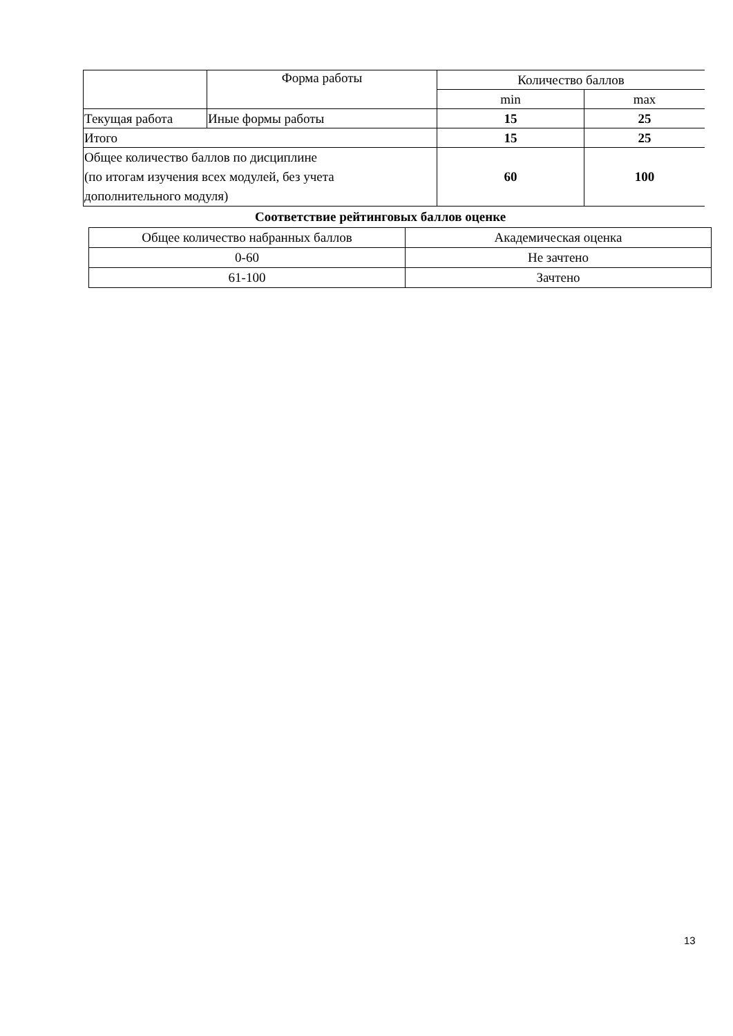| | Форма работы | Количество баллов | |
| --- | --- | --- | --- |
| | | min | max |
| Текущая работа | Иные формы работы | 15 | 25 |
| Итого | | 15 | 25 |
| Общее количество баллов по дисциплине (по итогам изучения всех модулей, без учета дополнительного модуля) | | 60 | 100 |
Соответствие рейтинговых баллов оценке
| Общее количество набранных баллов | Академическая оценка |
| --- | --- |
| 0-60 | Не зачтено |
| 61-100 | Зачтено |
13